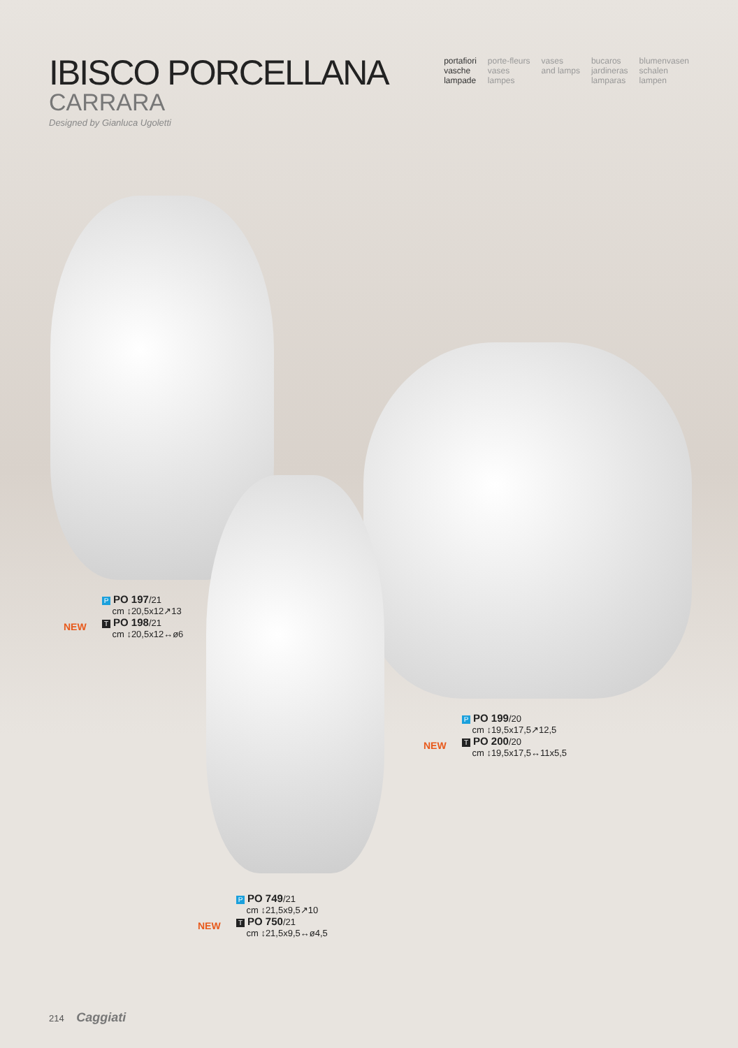IBISCO PORCELLANA
CARRARA
Designed by Gianluca Ugoletti
portafiori
vasche
lampade
porte-fleurs
vases
lampes
vases
and lamps
bucaros
jardineras
lamparas
blumenvasen
schalen
lampen
NEW
P PO 197/21
cm ↕20,5x12↗13
T PO 198/21
cm ↕20,5x12↔ø6
NEW
P PO 199/20
cm ↕19,5x17,5↗12,5
T PO 200/20
cm ↕19,5x17,5↔11x5,5
NEW
P PO 749/21
cm ↕21,5x9,5↗10
T PO 750/21
cm ↕21,5x9,5↔ø4,5
214 Caggiati